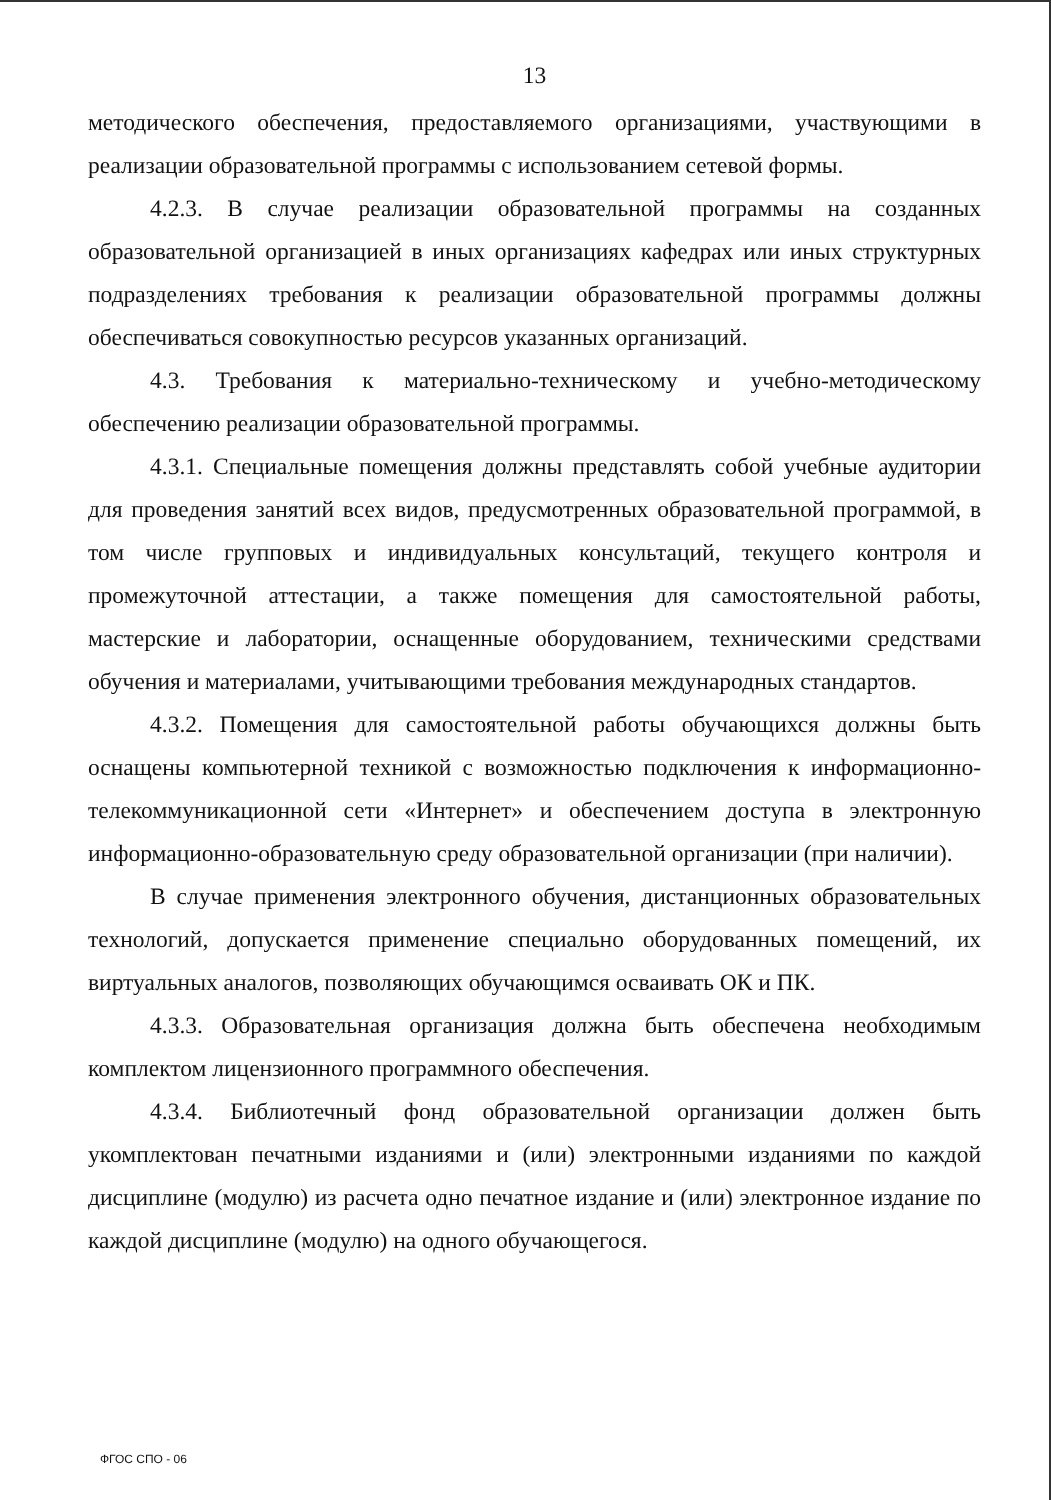13
методического обеспечения, предоставляемого организациями, участвующими в реализации образовательной программы с использованием сетевой формы.
4.2.3. В случае реализации образовательной программы на созданных образовательной организацией в иных организациях кафедрах или иных структурных подразделениях требования к реализации образовательной программы должны обеспечиваться совокупностью ресурсов указанных организаций.
4.3. Требования к материально-техническому и учебно-методическому обеспечению реализации образовательной программы.
4.3.1. Специальные помещения должны представлять собой учебные аудитории для проведения занятий всех видов, предусмотренных образовательной программой, в том числе групповых и индивидуальных консультаций, текущего контроля и промежуточной аттестации, а также помещения для самостоятельной работы, мастерские и лаборатории, оснащенные оборудованием, техническими средствами обучения и материалами, учитывающими требования международных стандартов.
4.3.2. Помещения для самостоятельной работы обучающихся должны быть оснащены компьютерной техникой с возможностью подключения к информационно-телекоммуникационной сети «Интернет» и обеспечением доступа в электронную информационно-образовательную среду образовательной организации (при наличии).
В случае применения электронного обучения, дистанционных образовательных технологий, допускается применение специально оборудованных помещений, их виртуальных аналогов, позволяющих обучающимся осваивать ОК и ПК.
4.3.3. Образовательная организация должна быть обеспечена необходимым комплектом лицензионного программного обеспечения.
4.3.4. Библиотечный фонд образовательной организации должен быть укомплектован печатными изданиями и (или) электронными изданиями по каждой дисциплине (модулю) из расчета одно печатное издание и (или) электронное издание по каждой дисциплине (модулю) на одного обучающегося.
ФГОС СПО - 06